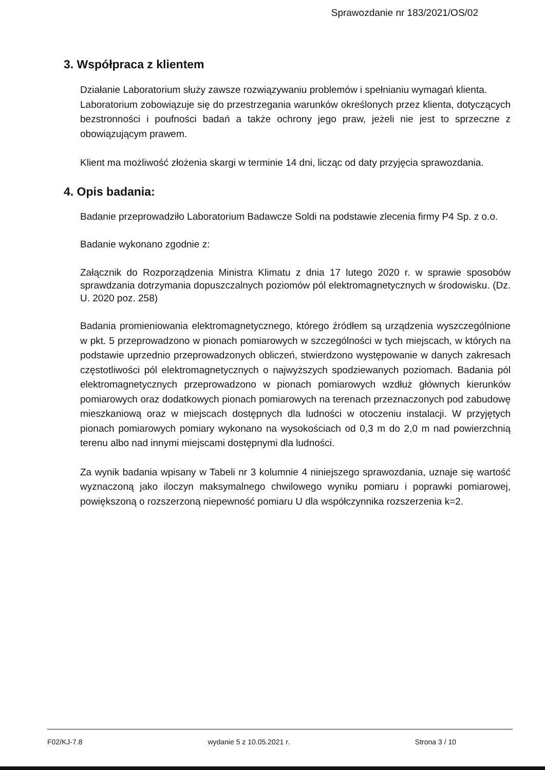Sprawozdanie nr 183/2021/OS/02
3. Współpraca z klientem
Działanie Laboratorium służy zawsze rozwiązywaniu problemów i spełnianiu wymagań klienta.
Laboratorium zobowiązuje się do przestrzegania warunków określonych przez klienta, dotyczących bezstronności i poufności badań a także ochrony jego praw, jeżeli nie jest to sprzeczne z obowiązującym prawem.
Klient ma możliwość złożenia skargi w terminie 14 dni, licząc od daty przyjęcia sprawozdania.
4. Opis badania:
Badanie przeprowadziło Laboratorium Badawcze Soldi na podstawie zlecenia firmy P4 Sp. z o.o.
Badanie wykonano zgodnie z:
Załącznik do Rozporządzenia Ministra Klimatu z dnia 17 lutego 2020 r. w sprawie sposobów sprawdzania dotrzymania dopuszczalnych poziomów pól elektromagnetycznych w środowisku. (Dz. U. 2020 poz. 258)
Badania promieniowania elektromagnetycznego, którego źródłem są urządzenia wyszczególnione w pkt. 5 przeprowadzono w pionach pomiarowych w szczególności w tych miejscach, w których na podstawie uprzednio przeprowadzonych obliczeń, stwierdzono występowanie w danych zakresach częstotliwości pól elektromagnetycznych o najwyższych spodziewanych poziomach. Badania pól elektromagnetycznych przeprowadzono w pionach pomiarowych wzdłuż głównych kierunków pomiarowych oraz dodatkowych pionach pomiarowych na terenach przeznaczonych pod zabudowę mieszkaniową oraz w miejscach dostępnych dla ludności w otoczeniu instalacji. W przyjętych pionach pomiarowych pomiary wykonano na wysokościach od 0,3 m do 2,0 m nad powierzchnią terenu albo nad innymi miejscami dostępnymi dla ludności.
Za wynik badania wpisany w Tabeli nr 3 kolumnie 4 niniejszego sprawozdania, uznaje się wartość wyznaczoną jako iloczyn maksymalnego chwilowego wyniku pomiaru i poprawki pomiarowej, powiększoną o rozszerzoną niepewność pomiaru U dla współczynnika rozszerzenia k=2.
F02/KJ-7.8 wydanie 5 z 10.05.2021 r. Strona 3 / 10